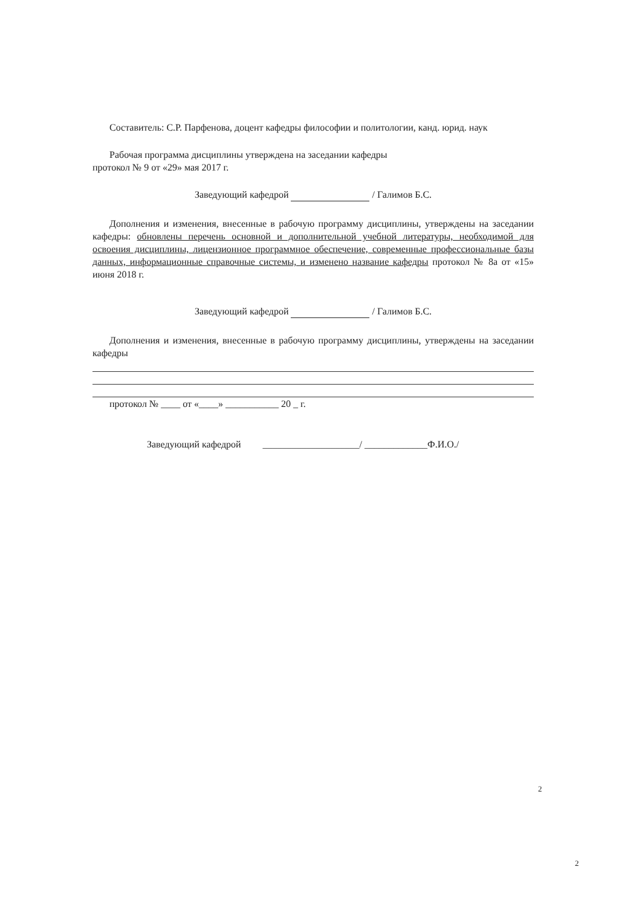Составитель: С.Р. Парфенова, доцент кафедры философии и политологии, канд. юрид. наук
Рабочая программа дисциплины утверждена на заседании кафедры
протокол № 9 от «29» мая 2017 г.
Заведующий кафедрой / Галимов Б.С.
Дополнения и изменения, внесенные в рабочую программу дисциплины, утверждены на заседании кафедры: обновлены перечень основной и дополнительной учебной литературы, необходимой для освоения дисциплины, лицензионное программное обеспечение, современные профессиональные базы данных, информационные справочные системы, и изменено название кафедры протокол № 8а от «15» июня 2018 г.
Заведующий кафедрой / Галимов Б.С.
Дополнения и изменения, внесенные в рабочую программу дисциплины, утверждены на заседании кафедры
протокол № ____ от «____» ___________ 20 _ г.
Заведующий кафедрой ____________________/ _____________Ф.И.О./
2
2